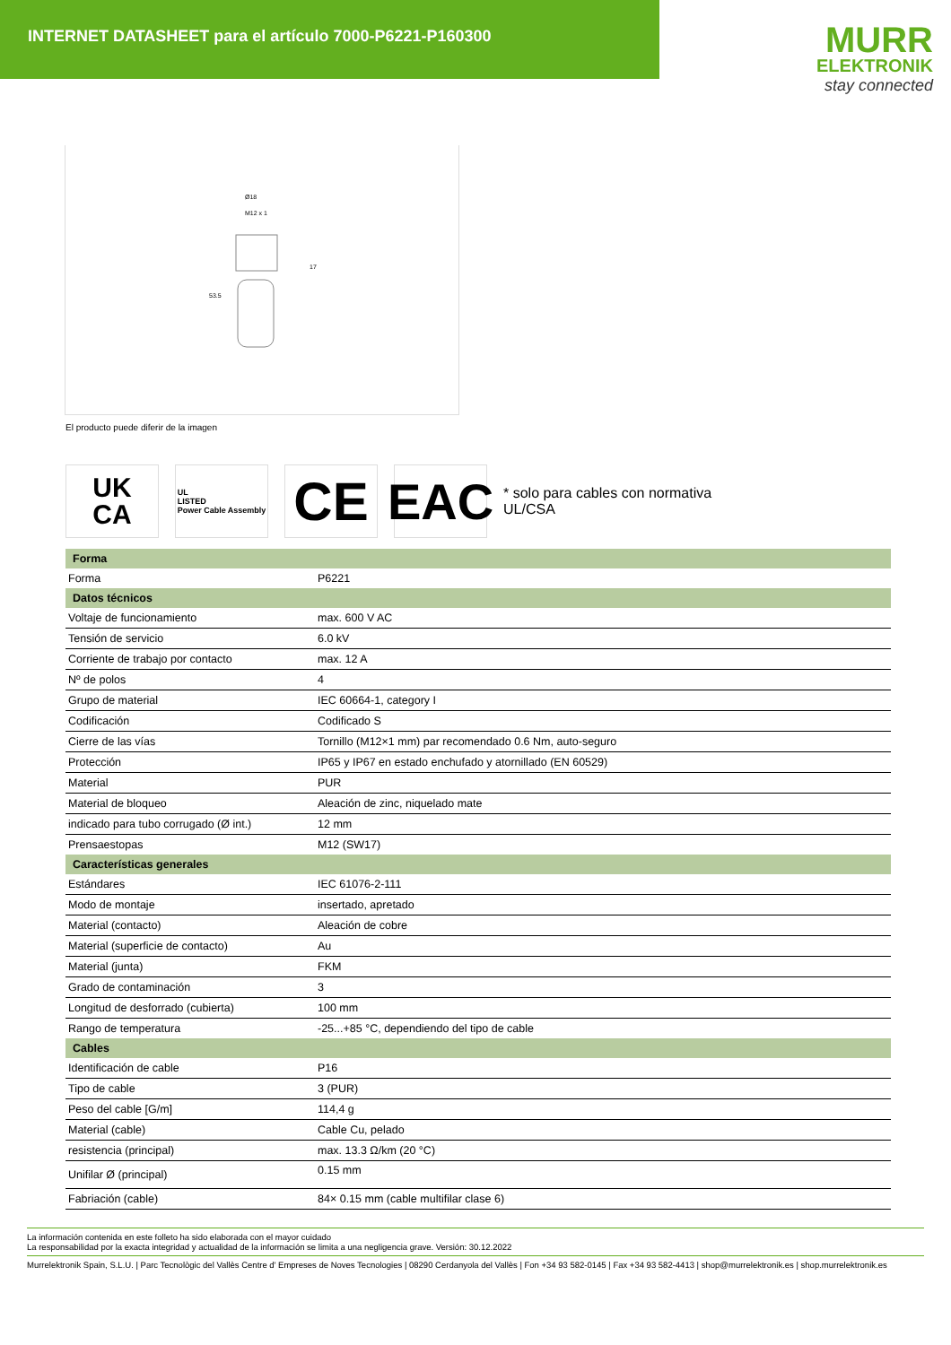INTERNET DATASHEET para el artículo 7000-P6221-P160300
MURR
ELEKTRONIK
stay connected
Ø18
M12 x 1
17
53.5
El producto puede diferir de la imagen
UK
CA
UL
LISTED
Power Cable Assembly
CE EAC
* solo para cables con normativa UL/CSA
| Forma | |
| --- | --- |
| Forma | P6221 |
| Datos técnicos | |
| Voltaje de funcionamiento | max. 600 V AC |
| Tensión de servicio | 6.0 kV |
| Corriente de trabajo por contacto | max. 12 A |
| Nº de polos | 4 |
| Grupo de material | IEC 60664-1, category I |
| Codificación | Codificado S |
| Cierre de las vías | Tornillo (M12×1 mm) par recomendado 0.6 Nm, auto-seguro |
| Protección | IP65 y IP67 en estado enchufado y atornillado (EN 60529) |
| Material | PUR |
| Material de bloqueo | Aleación de zinc, niquelado mate |
| indicado para tubo corrugado (Ø int.) | 12 mm |
| Prensaestopas | M12 (SW17) |
| Características generales | |
| Estándares | IEC 61076-2-111 |
| Modo de montaje | insertado, apretado |
| Material (contacto) | Aleación de cobre |
| Material (superficie de contacto) | Au |
| Material (junta) | FKM |
| Grado de contaminación | 3 |
| Longitud de desforrado (cubierta) | 100 mm |
| Rango de temperatura | -25...+85 °C, dependiendo del tipo de cable |
| Cables | |
| Identificación de cable | P16 |
| Tipo de cable | 3 (PUR) |
| Peso del cable [G/m] | 114,4 g |
| Material (cable) | Cable Cu, pelado |
| resistencia (principal) | max. 13.3 Ω/km (20 °C) |
| Unifilar Ø (principal) | 0.15 mm |
| Fabriación (cable) | 84× 0.15 mm (cable multifilar clase 6) |
La información contenida en este folleto ha sido elaborada con el mayor cuidado
La responsabilidad por la exacta integridad y actualidad de la información se limita a una negligencia grave. Versión: 30.12.2022
Murrelektronik Spain, S.L.U. | Parc Tecnològic del Vallès Centre d' Empreses de Noves Tecnologies | 08290 Cerdanyola del Vallès | Fon +34 93 582-0145 | Fax +34 93 582-4413 | shop@murrelektronik.es | shop.murrelektronik.es